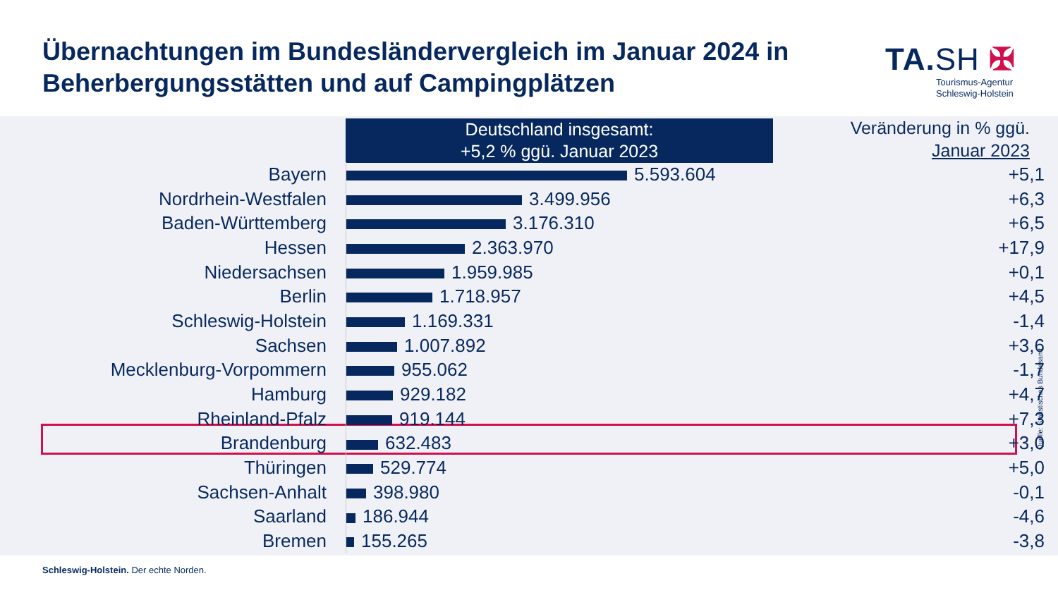Übernachtungen im Bundesländervergleich im Januar 2024 in
Beherbergungsstätten und auf Campingplätzen
TA.SH ✠
Tourismus-Agentur
Schleswig-Holstein
Deutschland insgesamt:
+5,2 % ggü. Januar 2023
Veränderung in % ggü.
Januar 2023
| Bayern | 5.593.604 | +5,1 |
| Nordrhein-Westfalen | 3.499.956 | +6,3 |
| Baden-Württemberg | 3.176.310 | +6,5 |
| Hessen | 2.363.970 | +17,9 |
| Niedersachsen | 1.959.985 | +0,1 |
| Berlin | 1.718.957 | +4,5 |
| Schleswig-Holstein | 1.169.331 | -1,4 |
| Sachsen | 1.007.892 | +3,6 |
| Mecklenburg-Vorpommern | 955.062 | -1,7 |
| Hamburg | 929.182 | +4,7 |
| Rheinland-Pfalz | 919.144 | +7,3 |
| Brandenburg | 632.483 | +3,0 |
| Thüringen | 529.774 | +5,0 |
| Sachsen-Anhalt | 398.980 | -0,1 |
| Saarland | 186.944 | -4,6 |
| Bremen | 155.265 | -3,8 |
Quelle: Statistisches Bundesamt
Schleswig-Holstein. Der echte Norden.